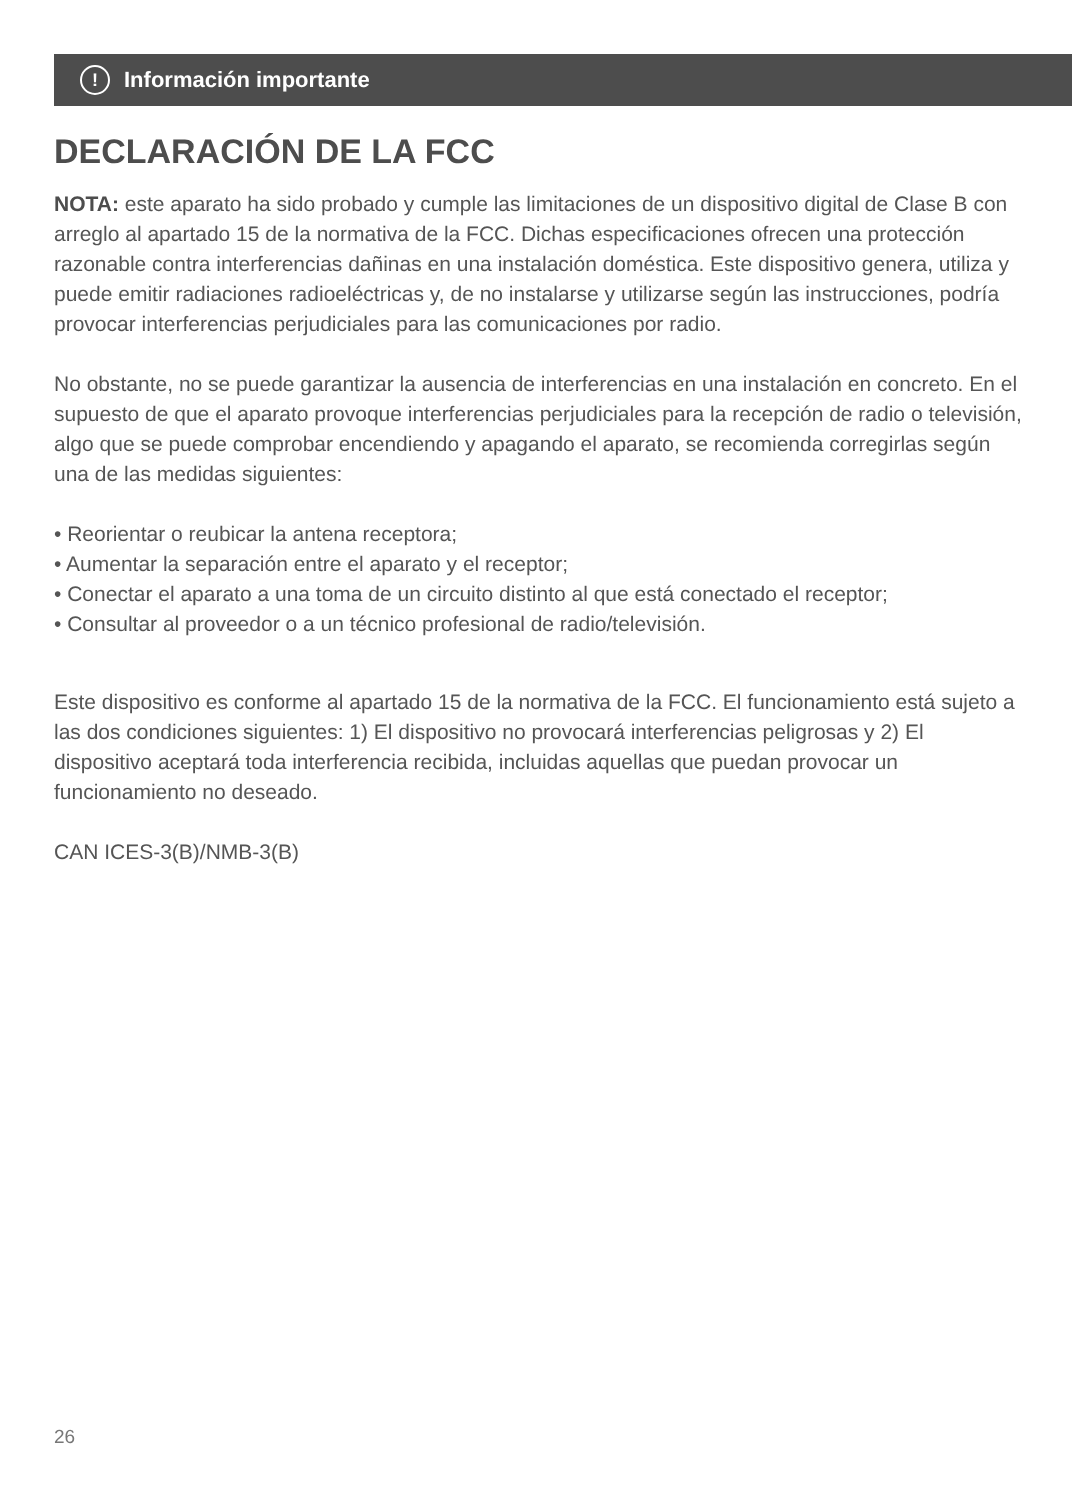! Información importante
DECLARACIÓN DE LA FCC
NOTA: este aparato ha sido probado y cumple las limitaciones de un dispositivo digital de Clase B con arreglo al apartado 15 de la normativa de la FCC. Dichas especificaciones ofrecen una protección razonable contra interferencias dañinas en una instalación doméstica. Este dispositivo genera, utiliza y puede emitir radiaciones radioeléctricas y, de no instalarse y utilizarse según las instrucciones, podría provocar interferencias perjudiciales para las comunicaciones por radio.
No obstante, no se puede garantizar la ausencia de interferencias en una instalación en concreto. En el supuesto de que el aparato provoque interferencias perjudiciales para la recepción de radio o televisión, algo que se puede comprobar encendiendo y apagando el aparato, se recomienda corregirlas según una de las medidas siguientes:
• Reorientar o reubicar la antena receptora;
• Aumentar la separación entre el aparato y el receptor;
• Conectar el aparato a una toma de un circuito distinto al que está conectado el receptor;
• Consultar al proveedor o a un técnico profesional de radio/televisión.
Este dispositivo es conforme al apartado 15 de la normativa de la FCC. El funcionamiento está sujeto a las dos condiciones siguientes: 1) El dispositivo no provocará interferencias peligrosas y 2) El dispositivo aceptará toda interferencia recibida, incluidas aquellas que puedan provocar un funcionamiento no deseado.
CAN ICES-3(B)/NMB-3(B)
26